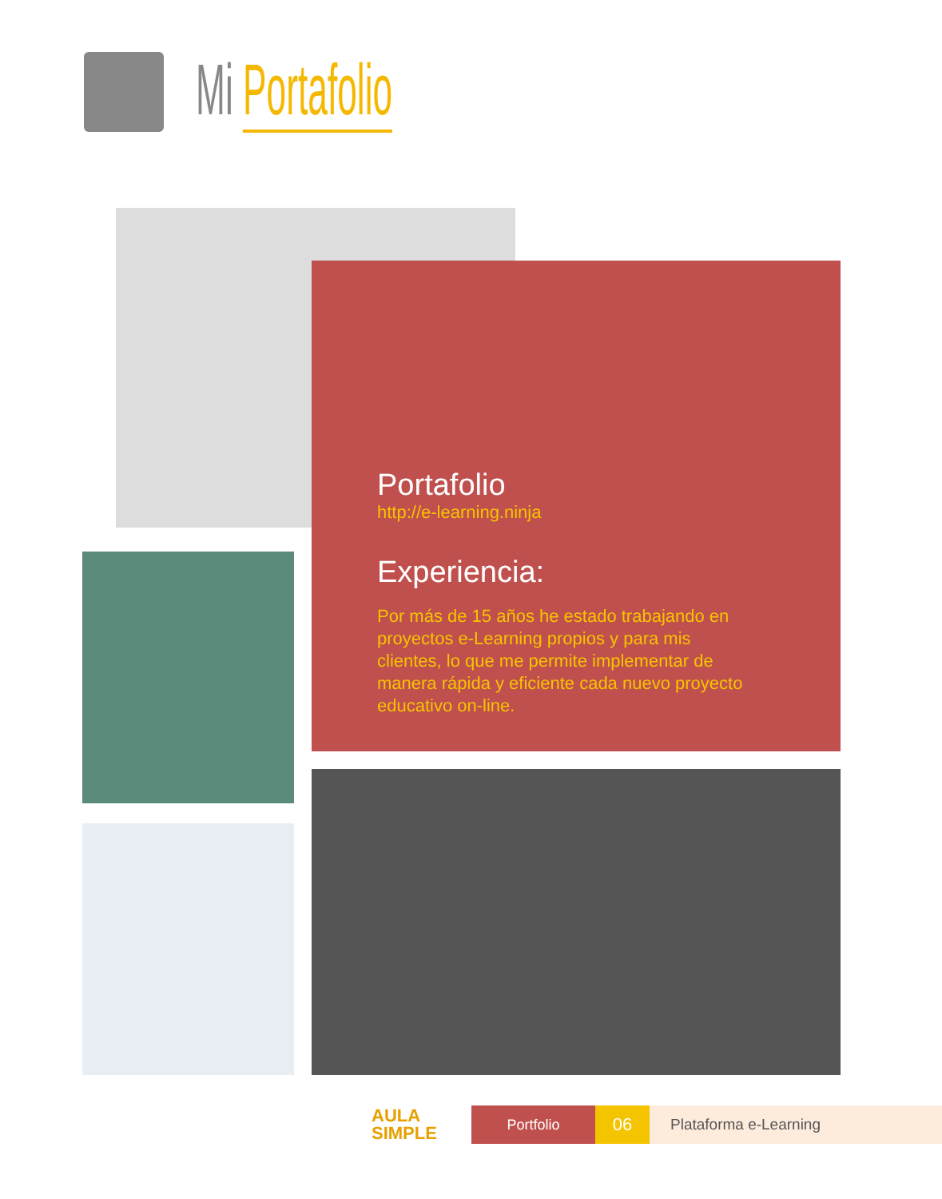Mi Portafolio
Portafolio
http://e-learning.ninja
Experiencia:
Por más de 15 años he estado trabajando en proyectos e-Learning propios y para mis clientes, lo que me permite implementar de manera rápida y eficiente cada nuevo proyecto educativo on-line.
AULA SIMPLE
Portfolio
06
Plataforma e-Learning